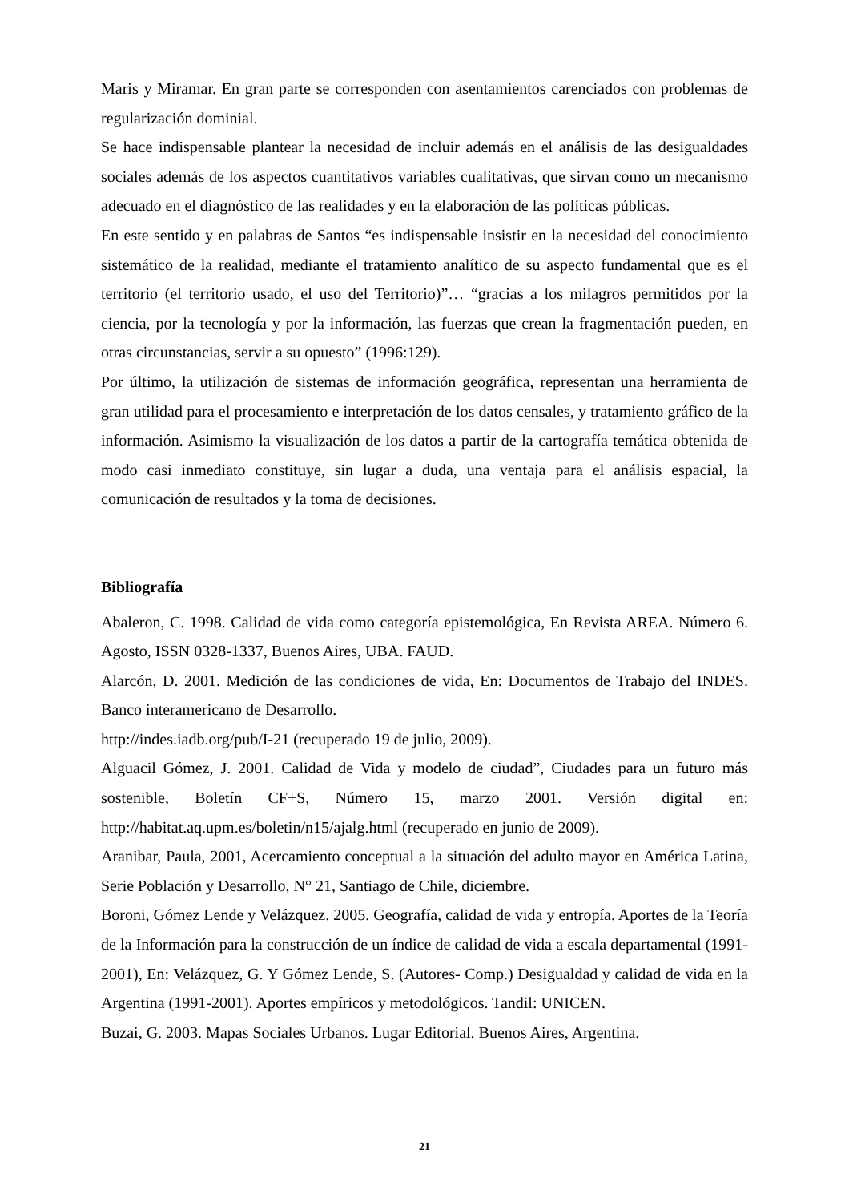Maris y Miramar. En gran parte se corresponden con asentamientos carenciados con problemas de regularización dominial.
Se hace indispensable plantear la necesidad de incluir además en el análisis de las desigualdades sociales además de los aspectos cuantitativos variables cualitativas, que sirvan como un mecanismo adecuado en el diagnóstico de las realidades y en la elaboración de las políticas públicas.
En este sentido y en palabras de Santos “es indispensable insistir en la necesidad del conocimiento sistemático de la realidad, mediante el tratamiento analítico de su aspecto fundamental que es el territorio (el territorio usado, el uso del Territorio)”… “gracias a los milagros permitidos por la ciencia, por la tecnología y por la información, las fuerzas que crean la fragmentación pueden, en otras circunstancias, servir a su opuesto” (1996:129).
Por último, la utilización de sistemas de información geográfica, representan una herramienta de gran utilidad para el procesamiento e interpretación de los datos censales, y tratamiento gráfico de la información. Asimismo la visualización de los datos a partir de la cartografía temática obtenida de modo casi inmediato constituye, sin lugar a duda, una ventaja para el análisis espacial, la comunicación de resultados y la toma de decisiones.
Bibliografía
Abaleron, C. 1998. Calidad de vida como categoría epistemológica, En Revista AREA. Número 6. Agosto, ISSN 0328-1337, Buenos Aires, UBA. FAUD.
Alarcón, D. 2001. Medición de las condiciones de vida, En: Documentos de Trabajo del INDES. Banco interamericano de Desarrollo.
http://indes.iadb.org/pub/I-21 (recuperado 19 de julio, 2009).
Alguacil Gómez, J. 2001. Calidad de Vida y modelo de ciudad”, Ciudades para un futuro más sostenible, Boletín CF+S, Número 15, marzo 2001. Versión digital en: http://habitat.aq.upm.es/boletin/n15/ajalg.html (recuperado en junio de 2009).
Aranibar, Paula, 2001, Acercamiento conceptual a la situación del adulto mayor en América Latina, Serie Población y Desarrollo, N° 21, Santiago de Chile, diciembre.
Boroni, Gómez Lende y Velázquez. 2005. Geografía, calidad de vida y entropía. Aportes de la Teoría de la Información para la construcción de un índice de calidad de vida a escala departamental (1991-2001), En: Velázquez, G. Y Gómez Lende, S. (Autores- Comp.) Desigualdad y calidad de vida en la Argentina (1991-2001). Aportes empíricos y metodológicos. Tandil: UNICEN.
Buzai, G. 2003. Mapas Sociales Urbanos. Lugar Editorial. Buenos Aires, Argentina.
21